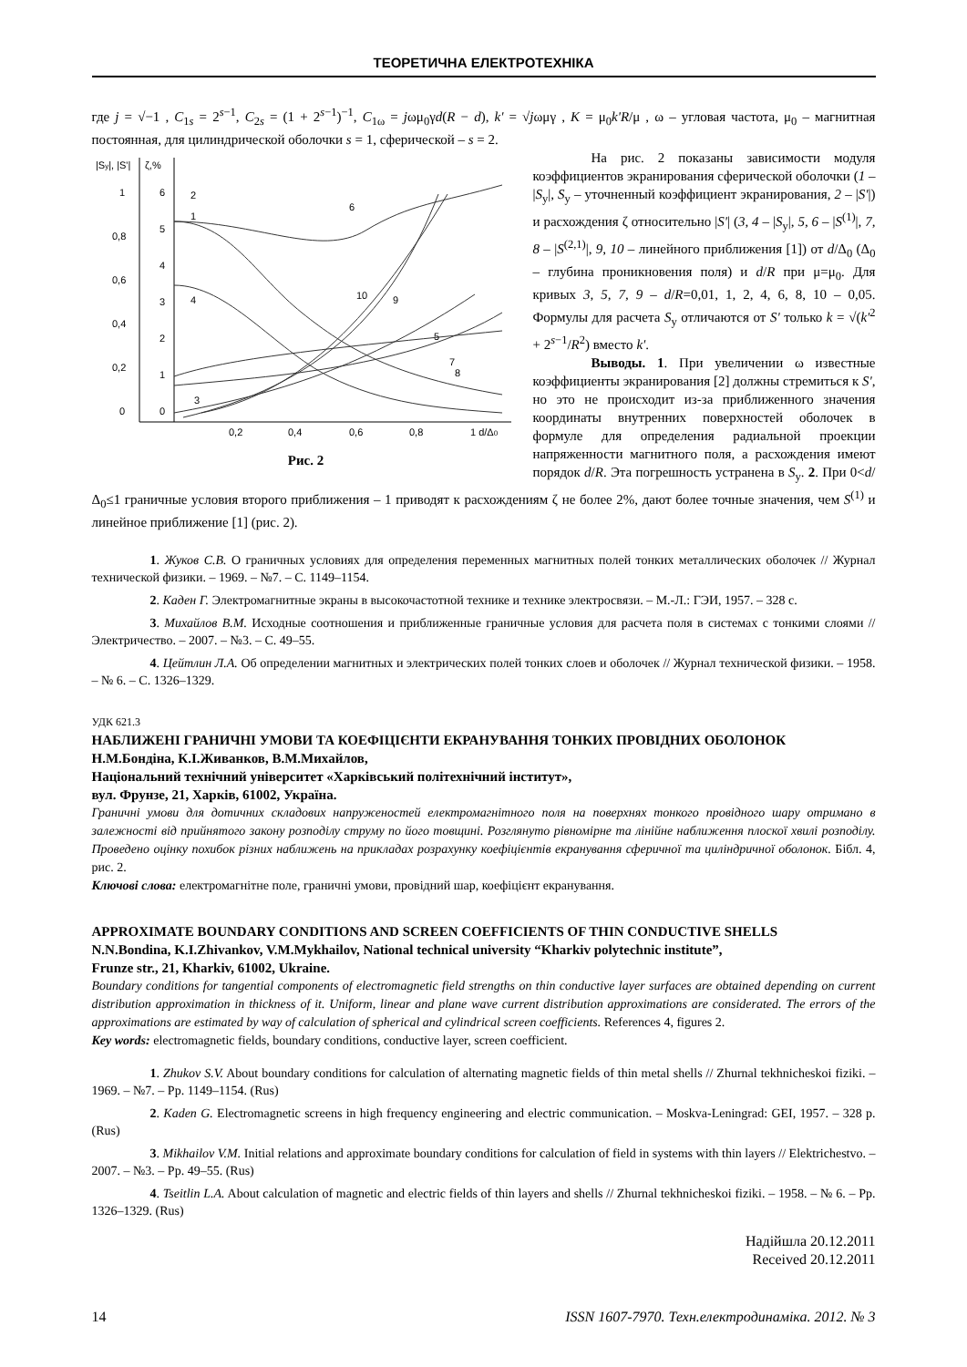ТЕОРЕТИЧНА ЕЛЕКТРОТЕХНІКА
где j = √−1 , C<sub>1s</sub> = 2<sup>s−1</sup>, C<sub>2s</sub> = (1 + 2<sup>s−1</sup>)<sup>−1</sup>, C<sub>1ω</sub> = jωμ<sub>0</sub>γd(R − d), k' = √jωμγ , K = μ<sub>0</sub>k'R/μ , ω – угловая частота, μ<sub>0</sub> – магнитная постоянная, для цилиндрической оболочки s = 1, сферической – s = 2.
|Sy|, |S'|
ζ,%
1
0,8
0,6
0,4
0,2
0
6
5
4
3
2
1
0
0,2
0,4
0,6
0,8
1 d/Δ0
2
1
4
3
10
9
6
5
7
8
Рис. 2
На рис. 2 показаны зависимости модуля коэффициентов экранирования сферической оболочки (1 – |S<sub>y</sub>|, S<sub>y</sub> – уточненный коэффициент экранирования, 2 – |S'|) и расхождения ζ относительно |S'| (3, 4 – |S<sub>y</sub>|, 5, 6 – |S<sup>(1)</sup>|, 7, 8 – |S<sup>(2,1)</sup>|, 9, 10 – линейного приближения [1]) от d/Δ<sub>0</sub> (Δ<sub>0</sub> – глубина проникновения поля) и d/R при μ=μ<sub>0</sub>. Для кривых 3, 5, 7, 9 – d/R=0,01, 1, 2, 4, 6, 8, 10 – 0,05. Формулы для расчета S<sub>y</sub> отличаются от S' только k = √(k'<sup>2</sup> + 2<sup>s−1</sup>/R<sup>2</sup>) вместо k'.
Выводы. 1. При увеличении ω известные коэффициенты экранирования [2] должны стремиться к S', но это не происходит из-за приближенного значения координаты внутренних поверхностей оболочек в формуле для определения радиальной проекции напряженности магнитного поля, а расхождения имеют порядок d/R. Эта погрешность устранена в S<sub>y</sub>. 2. При 0<d/Δ<sub>0</sub>≤1 граничные условия второго приближения – 1 приводят к расхождениям ζ не более 2%, дают более точные значения, чем S<sup>(1)</sup> и линейное приближение [1] (рис. 2).
1. Жуков С.В. О граничных условиях для определения переменных магнитных полей тонких металлических оболочек // Журнал технической физики. – 1969. – №7. – С. 1149–1154.
2. Каден Г. Электромагнитные экраны в высокочастотной технике и технике электросвязи. – М.-Л.: ГЭИ, 1957. – 328 с.
3. Михайлов В.М. Исходные соотношения и приближенные граничные условия для расчета поля в системах с тонкими слоями // Электричество. – 2007. – №3. – С. 49–55.
4. Цейтлин Л.А. Об определении магнитных и электрических полей тонких слоев и оболочек // Журнал технической физики. – 1958. – № 6. – С. 1326–1329.
УДК 621.3
НАБЛИЖЕНІ ГРАНИЧНІ УМОВИ ТА КОЕФІЦІЄНТИ ЕКРАНУВАННЯ ТОНКИХ ПРОВІДНИХ ОБОЛОНОК
Н.М.Бондіна, К.І.Живанков, В.М.Михайлов,
Національний технічний університет «Харківський політехнічний інститут»,
вул. Фрунзе, 21, Харків, 61002, Україна.
Граничні умови для дотичних складових напруженостей електромагнітного поля на поверхнях тонкого провідного шару отримано в залежності від прийнятого закону розподілу струму по його товщині. Розглянуто рівномірне та лінійне наближення плоскої хвилі розподілу. Проведено оцінку похибок різних наближень на прикладах розрахунку коефіцієнтів екранування сферичної та циліндричної оболонок. Бібл. 4, рис. 2.
Ключові слова: електромагнітне поле, граничні умови, провідний шар, коефіцієнт екранування.
APPROXIMATE BOUNDARY CONDITIONS AND SCREEN COEFFICIENTS OF THIN CONDUCTIVE SHELLS
N.N.Bondina, K.I.Zhivankov, V.M.Mykhailov, National technical university “Kharkiv polytechnic institute”,
Frunze str., 21, Kharkiv, 61002, Ukraine.
Boundary conditions for tangential components of electromagnetic field strengths on thin conductive layer surfaces are obtained depending on current distribution approximation in thickness of it. Uniform, linear and plane wave current distribution approximations are considerated. The errors of the approximations are estimated by way of calculation of spherical and cylindrical screen coefficients. References 4, figures 2.
Key words: electromagnetic fields, boundary conditions, conductive layer, screen coefficient.
1. Zhukov S.V. About boundary conditions for calculation of alternating magnetic fields of thin metal shells // Zhurnal tekhnicheskoi fiziki. – 1969. – №7. – Pp. 1149–1154. (Rus)
2. Kaden G. Electromagnetic screens in high frequency engineering and electric communication. – Moskva-Leningrad: GEI, 1957. – 328 p. (Rus)
3. Mikhailov V.M. Initial relations and approximate boundary conditions for calculation of field in systems with thin layers // Elektrichestvo. – 2007. – №3. – Pp. 49–55. (Rus)
4. Tseitlin L.A. About calculation of magnetic and electric fields of thin layers and shells // Zhurnal tekhnicheskoi fiziki. – 1958. – № 6. – Pp. 1326–1329. (Rus)
Надійшла 20.12.2011
Received 20.12.2011
14 ISSN 1607-7970. Техн.електродинаміка. 2012. № 3